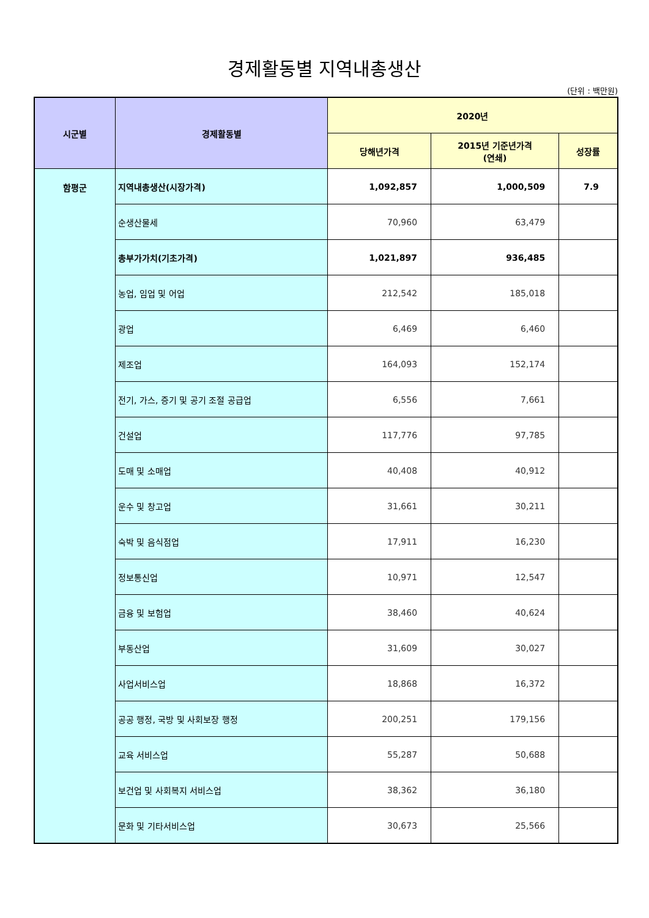경제활동별 지역내총생산
(단위 : 백만원)
| 시군별 | 경제활동별 | 2020년 | | |
| --- | --- | --- | --- | --- |
| | | 당해년가격 | 2015년 기준년가격 (연쇄) | 성장률 |
| 함평군 | 지역내총생산(시장가격) | 1,092,857 | 1,000,509 | 7.9 |
| | 순생산물세 | 70,960 | 63,479 | |
| | 총부가가치(기초가격) | 1,021,897 | 936,485 | |
| | 농업, 임업 및 어업 | 212,542 | 185,018 | |
| | 광업 | 6,469 | 6,460 | |
| | 제조업 | 164,093 | 152,174 | |
| | 전기, 가스, 증기 및 공기 조절 공급업 | 6,556 | 7,661 | |
| | 건설업 | 117,776 | 97,785 | |
| | 도매 및 소매업 | 40,408 | 40,912 | |
| | 운수 및 창고업 | 31,661 | 30,211 | |
| | 숙박 및 음식점업 | 17,911 | 16,230 | |
| | 정보통신업 | 10,971 | 12,547 | |
| | 금융 및 보험업 | 38,460 | 40,624 | |
| | 부동산업 | 31,609 | 30,027 | |
| | 사업서비스업 | 18,868 | 16,372 | |
| | 공공 행정, 국방 및 사회보장 행정 | 200,251 | 179,156 | |
| | 교육 서비스업 | 55,287 | 50,688 | |
| | 보건업 및 사회복지 서비스업 | 38,362 | 36,180 | |
| | 문화 및 기타서비스업 | 30,673 | 25,566 | |